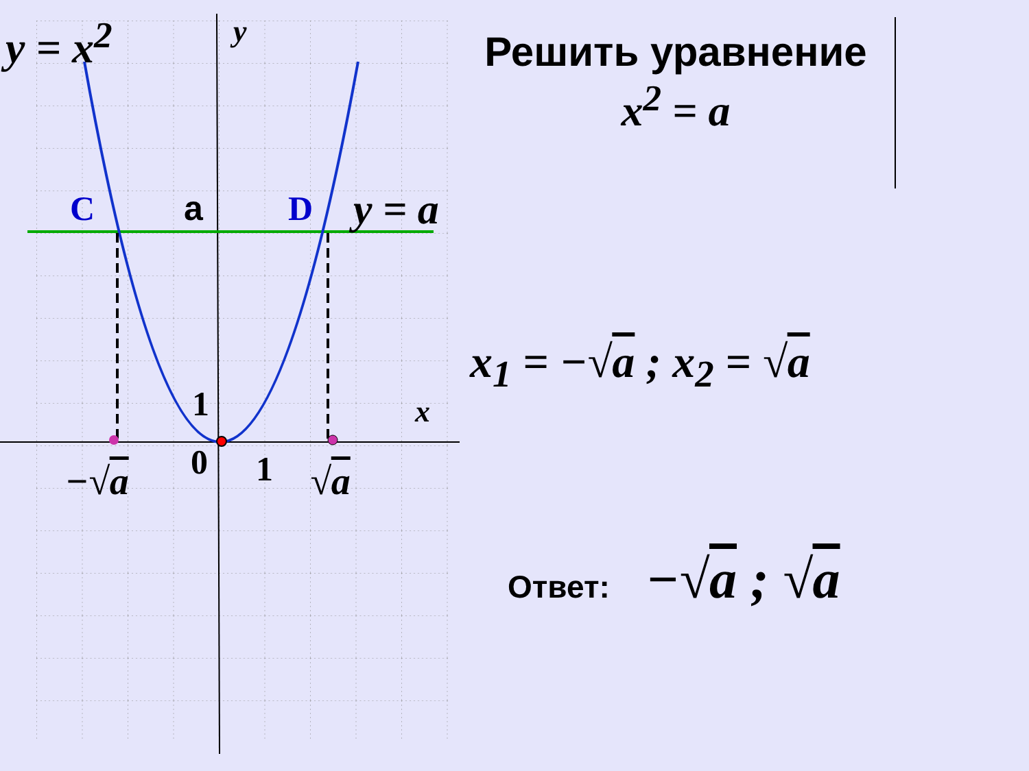y = x<sup>2</sup> y
C a D y = a
x
1
0 1
−√a √a
Решить уравнение
x<sup>2</sup> = a
x<sub>1</sub> = −√a ; x<sub>2</sub> = √a
Ответ: −√ a ; √ a